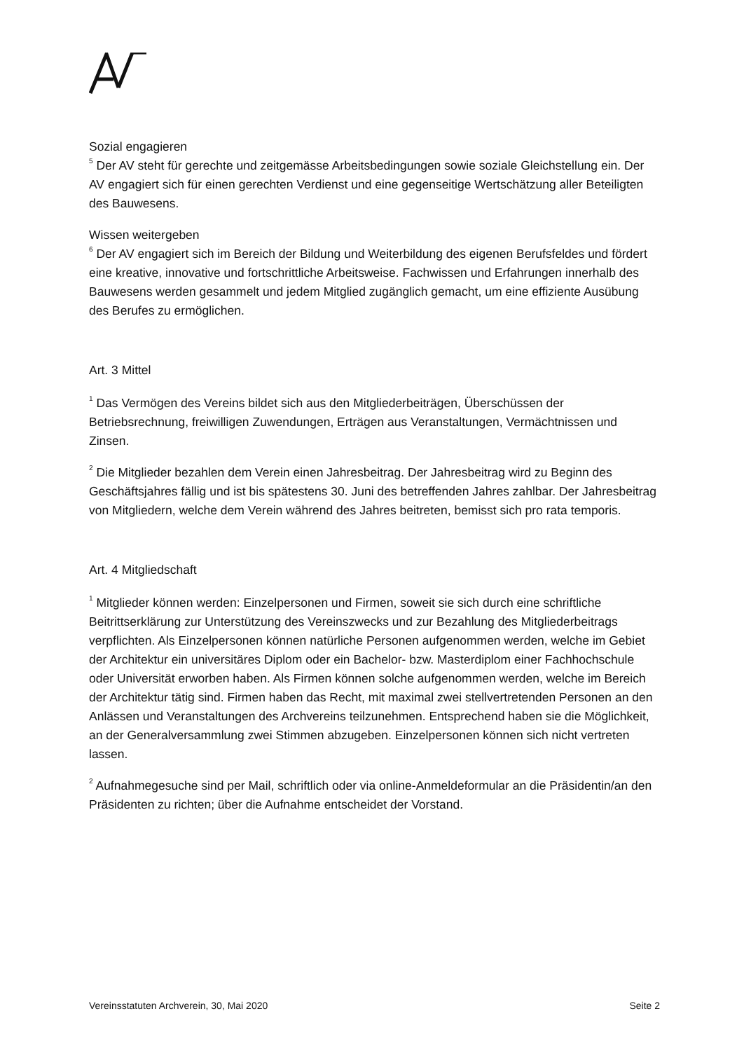Sozial engagieren
<sup>5</sup> Der AV steht für gerechte und zeitgemässe Arbeitsbedingungen sowie soziale Gleichstellung ein. Der AV engagiert sich für einen gerechten Verdienst und eine gegenseitige Wertschätzung aller Beteiligten des Bauwesens.
Wissen weitergeben
<sup>6</sup> Der AV engagiert sich im Bereich der Bildung und Weiterbildung des eigenen Berufsfeldes und fördert eine kreative, innovative und fortschrittliche Arbeitsweise. Fachwissen und Erfahrungen innerhalb des Bauwesens werden gesammelt und jedem Mitglied zugänglich gemacht, um eine effiziente Ausübung des Berufes zu ermöglichen.
Art. 3 Mittel
<sup>1</sup> Das Vermögen des Vereins bildet sich aus den Mitgliederbeiträgen, Überschüssen der Betriebsrechnung, freiwilligen Zuwendungen, Erträgen aus Veranstaltungen, Vermächtnissen und Zinsen.
<sup>2</sup> Die Mitglieder bezahlen dem Verein einen Jahresbeitrag. Der Jahresbeitrag wird zu Beginn des Geschäftsjahres fällig und ist bis spätestens 30. Juni des betreffenden Jahres zahlbar. Der Jahresbeitrag von Mitgliedern, welche dem Verein während des Jahres beitreten, bemisst sich pro rata temporis.
Art. 4 Mitgliedschaft
<sup>1</sup> Mitglieder können werden: Einzelpersonen und Firmen, soweit sie sich durch eine schriftliche Beitrittserklärung zur Unterstützung des Vereinszwecks und zur Bezahlung des Mitgliederbeitrags verpflichten. Als Einzelpersonen können natürliche Personen aufgenommen werden, welche im Gebiet der Architektur ein universitäres Diplom oder ein Bachelor- bzw. Masterdiplom einer Fachhochschule oder Universität erworben haben. Als Firmen können solche aufgenommen werden, welche im Bereich der Architektur tätig sind. Firmen haben das Recht, mit maximal zwei stellvertretenden Personen an den Anlässen und Veranstaltungen des Archvereins teilzunehmen. Entsprechend haben sie die Möglichkeit, an der Generalversammlung zwei Stimmen abzugeben. Einzelpersonen können sich nicht vertreten lassen.
<sup>2</sup> Aufnahmegesuche sind per Mail, schriftlich oder via online-Anmeldeformular an die Präsidentin/an den Präsidenten zu richten; über die Aufnahme entscheidet der Vorstand.
Vereinsstatuten Archverein, 30, Mai 2020 Seite 2